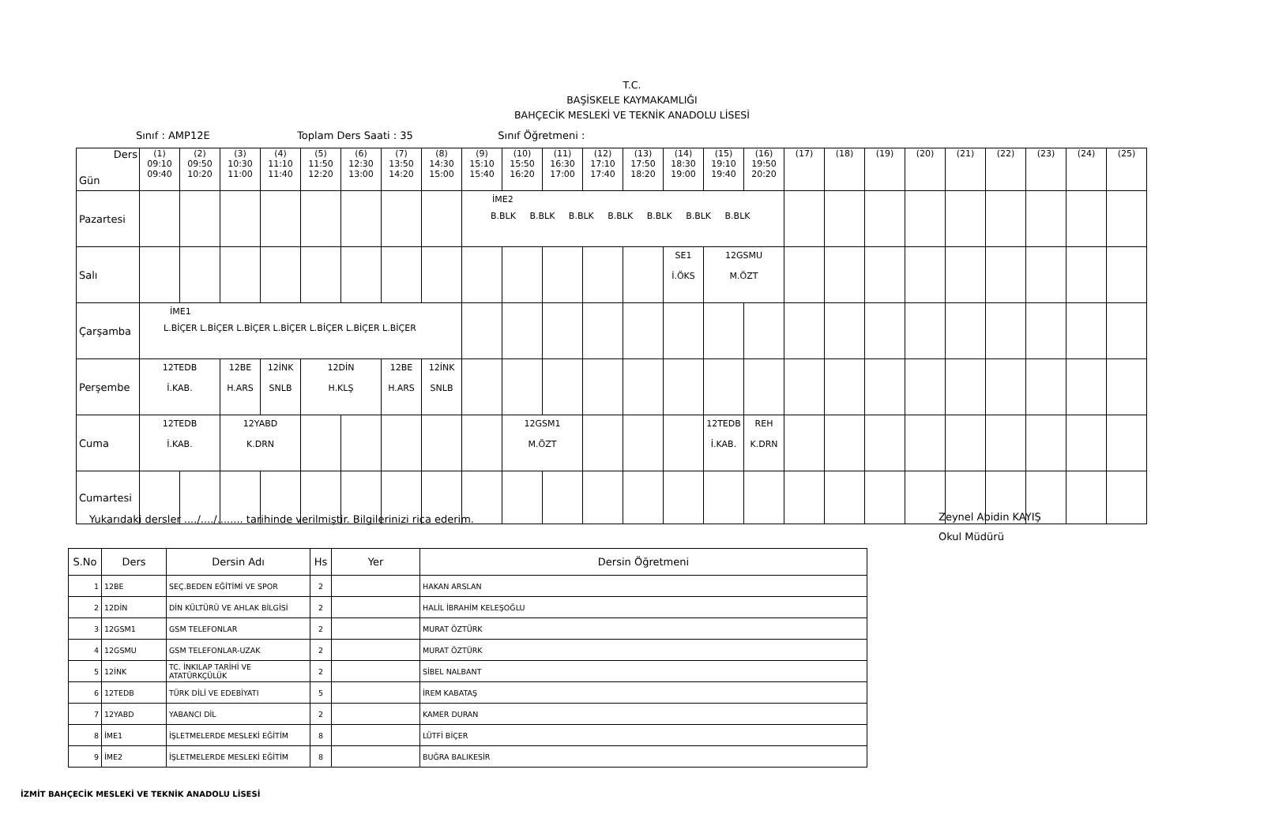T.C.
BAŞİSKELE KAYMAKAMLIĞI
BAHÇECİK MESLEKİ VE TEKNİK ANADOLU LİSESİ
Sınıf : AMP12E Toplam Ders Saati : 35 Sınıf Öğretmeni :
| Ders Gün | (1) 09:10 09:40 | (2) 09:50 10:20 | (3) 10:30 11:00 | (4) 11:10 11:40 | (5) 11:50 12:20 | (6) 12:30 13:00 | (7) 13:50 14:20 | (8) 14:30 15:00 | (9) 15:10 15:40 | (10) 15:50 16:20 | (11) 16:30 17:00 | (12) 17:10 17:40 | (13) 17:50 18:20 | (14) 18:30 19:00 | (15) 19:10 19:40 | (16) 19:50 20:20 | (17) | (18) | (19) | (20) | (21) | (22) | (23) | (24) | (25) |
| Pazartesi | | | | | | | | | İME2 B.BLK B.BLK B.BLK B.BLK B.BLK B.BLK B.BLK | | | | | | | | | | | | | | | | |
| Salı | | | | | | | | | | | | | | SE1 İ.ÖKS | 12GSMU M.ÖZT | | | | | | | | | | |
| Çarşamba | İME1 L.BİÇER L.BİÇER L.BİÇER L.BİÇER L.BİÇER L.BİÇER L.BİÇER | | | | | | | | | | | | | | | | | | | | | | | | |
| Perşembe | 12TEDB İ.KAB. | | 12BE H.ARS | 12İNK SNLB | 12DİN H.KLŞ | | 12BE H.ARS | 12İNK SNLB | | | | | | | | | | | | | | | | | |
| Cuma | 12TEDB İ.KAB. | | 12YABD K.DRN | | | | | | | 12GSM1 M.ÖZT | | | | | 12TEDB İ.KAB. | REH K.DRN | | | | | | | | | |
| Cumartesi | | | | | | | | | | | | | | | | | | | | | | | | | |
Yukarıdaki dersler ..../..../........ tarihinde verilmiştir. Bilgilerinizi rica ederim.
Zeynel Abidin KAYIŞ
Okul Müdürü
| S.No | Ders | Dersin Adı | Hs | Yer | Dersin Öğretmeni |
| --- | --- | --- | --- | --- | --- |
| 1 | 12BE | SEÇ.BEDEN EĞİTİMİ VE SPOR | 2 | | HAKAN ARSLAN |
| 2 | 12DİN | DİN KÜLTÜRÜ VE AHLAK BİLGİSİ | 2 | | HALİL İBRAHİM KELEŞOĞLU |
| 3 | 12GSM1 | GSM TELEFONLAR | 2 | | MURAT ÖZTÜRK |
| 4 | 12GSMU | GSM TELEFONLAR-UZAK | 2 | | MURAT ÖZTÜRK |
| 5 | 12İNK | TC. İNKILAP TARİHİ VE ATATÜRKÇÜLÜK | 2 | | SİBEL NALBANT |
| 6 | 12TEDB | TÜRK DİLİ VE EDEBİYATI | 5 | | İREM KABATAŞ |
| 7 | 12YABD | YABANCI DİL | 2 | | KAMER DURAN |
| 8 | İME1 | İŞLETMELERDE MESLEKİ EĞİTİM | 8 | | LÜTFİ BİÇER |
| 9 | İME2 | İŞLETMELERDE MESLEKİ EĞİTİM | 8 | | BUĞRA BALIKESİR |
İZMİT BAHÇECİK MESLEKİ VE TEKNİK ANADOLU LİSESİ